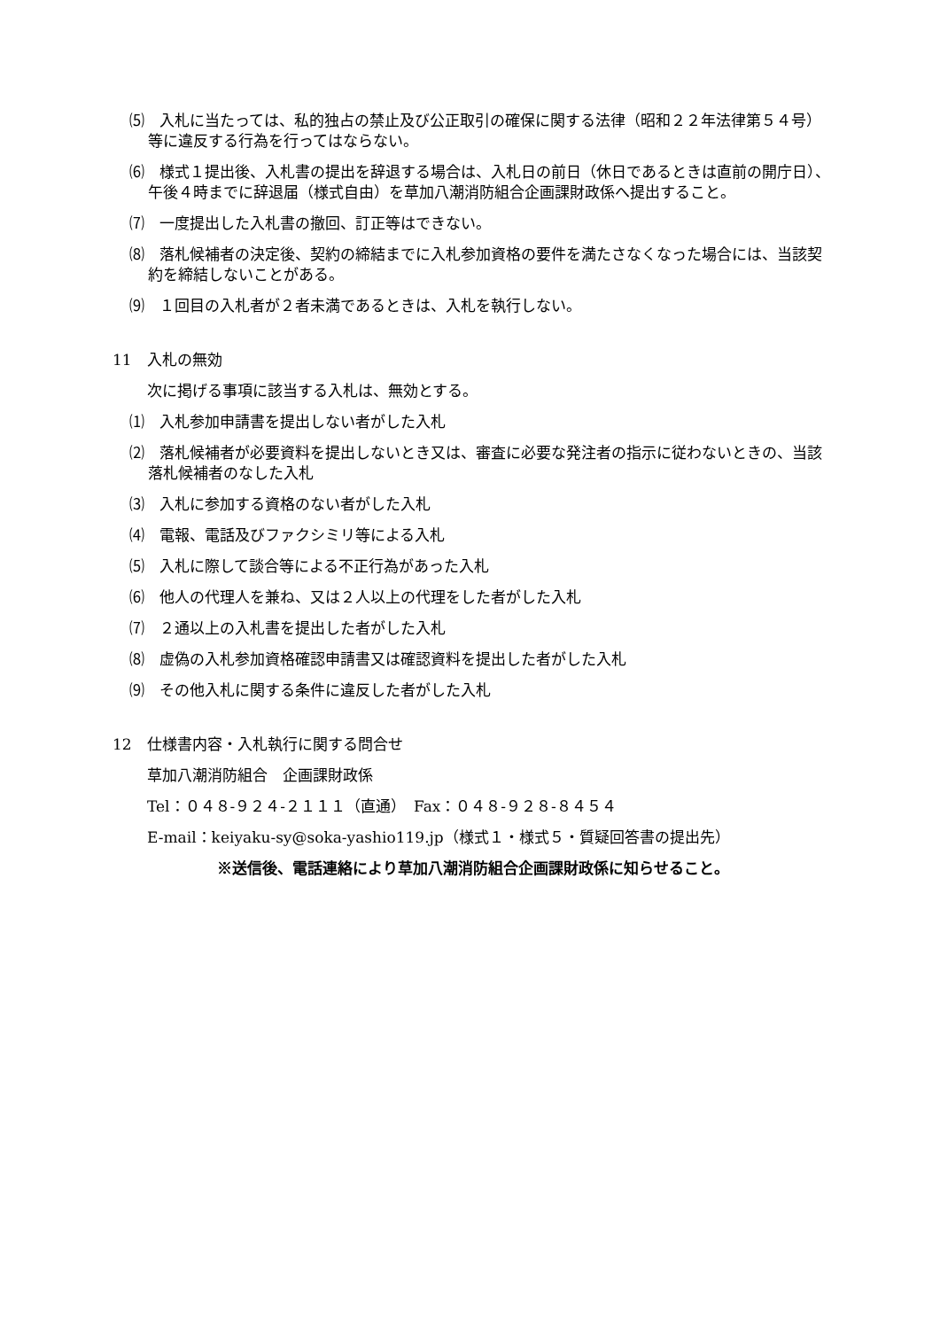⑸　入札に当たっては、私的独占の禁止及び公正取引の確保に関する法律（昭和２２年法律第５４号）等に違反する行為を行ってはならない。
⑹　様式１提出後、入札書の提出を辞退する場合は、入札日の前日（休日であるときは直前の開庁日）、午後４時までに辞退届（様式自由）を草加八潮消防組合企画課財政係へ提出すること。
⑺　一度提出した入札書の撤回、訂正等はできない。
⑻　落札候補者の決定後、契約の締結までに入札参加資格の要件を満たさなくなった場合には、当該契約を締結しないことがある。
⑼　１回目の入札者が２者未満であるときは、入札を執行しない。
11　入札の無効
次に掲げる事項に該当する入札は、無効とする。
⑴　入札参加申請書を提出しない者がした入札
⑵　落札候補者が必要資料を提出しないとき又は、審査に必要な発注者の指示に従わないときの、当該落札候補者のなした入札
⑶　入札に参加する資格のない者がした入札
⑷　電報、電話及びファクシミリ等による入札
⑸　入札に際して談合等による不正行為があった入札
⑹　他人の代理人を兼ね、又は２人以上の代理をした者がした入札
⑺　２通以上の入札書を提出した者がした入札
⑻　虚偽の入札参加資格確認申請書又は確認資料を提出した者がした入札
⑼　その他入札に関する条件に違反した者がした入札
12　仕様書内容・入札執行に関する問合せ
草加八潮消防組合　企画課財政係
Tel：０４８-９２４-２１１１（直通）　Fax：０４８-９２８-８４５４
E-mail：keiyaku-sy@soka-yashio119.jp（様式１・様式５・質疑回答書の提出先）
※送信後、電話連絡により草加八潮消防組合企画課財政係に知らせること。